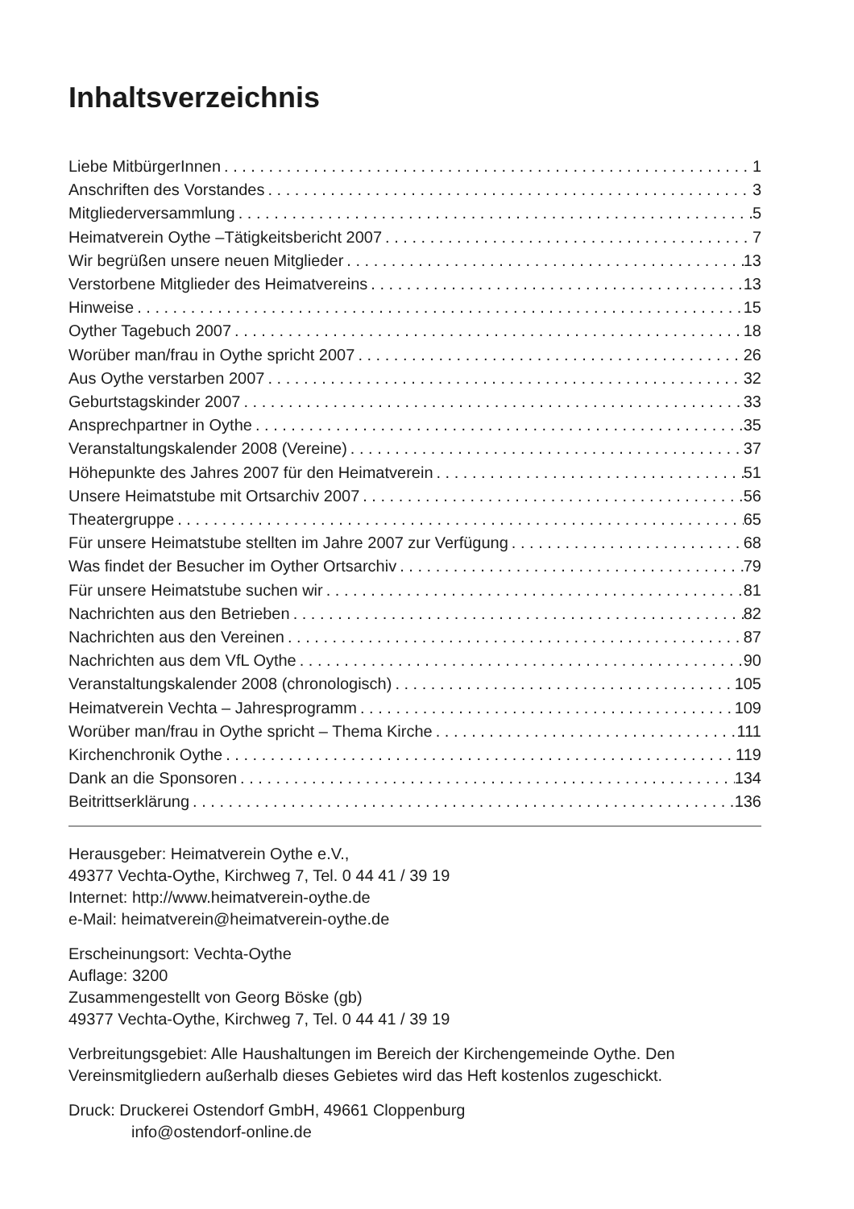Inhaltsverzeichnis
Liebe MitbürgerInnen 1
Anschriften des Vorstandes 3
Mitgliederversammlung 5
Heimatverein Oythe –Tätigkeitsbericht 2007 7
Wir begrüßen unsere neuen Mitglieder 13
Verstorbene Mitglieder des Heimatvereins 13
Hinweise 15
Oyther Tagebuch 2007 18
Worüber man/frau in Oythe spricht 2007 26
Aus Oythe verstarben 2007 32
Geburtstagskinder 2007 33
Ansprechpartner in Oythe 35
Veranstaltungskalender 2008 (Vereine) 37
Höhepunkte des Jahres 2007 für den Heimatverein 51
Unsere Heimatstube mit Ortsarchiv 2007 56
Theatergruppe 65
Für unsere Heimatstube stellten im Jahre 2007 zur Verfügung 68
Was findet der Besucher im Oyther Ortsarchiv 79
Für unsere Heimatstube suchen wir 81
Nachrichten aus den Betrieben 82
Nachrichten aus den Vereinen 87
Nachrichten aus dem VfL Oythe 90
Veranstaltungskalender 2008 (chronologisch) 105
Heimatverein Vechta – Jahresprogramm 109
Worüber man/frau in Oythe spricht – Thema Kirche 111
Kirchenchronik Oythe 119
Dank an die Sponsoren 134
Beitrittserklärung 136
Herausgeber: Heimatverein Oythe e.V.,
49377 Vechta-Oythe, Kirchweg 7, Tel. 0 44 41 / 39 19
Internet: http://www.heimatverein-oythe.de
e-Mail: heimatverein@heimatverein-oythe.de
Erscheinungsort: Vechta-Oythe
Auflage: 3200
Zusammengestellt von Georg Böske (gb)
49377 Vechta-Oythe, Kirchweg 7, Tel. 0 44 41 / 39 19
Verbreitungsgebiet: Alle Haushaltungen im Bereich der Kirchengemeinde Oythe. Den Vereinsmitgliedern außerhalb dieses Gebietes wird das Heft kostenlos zugeschickt.
Druck: Druckerei Ostendorf GmbH, 49661 Cloppenburg
info@ostendorf-online.de